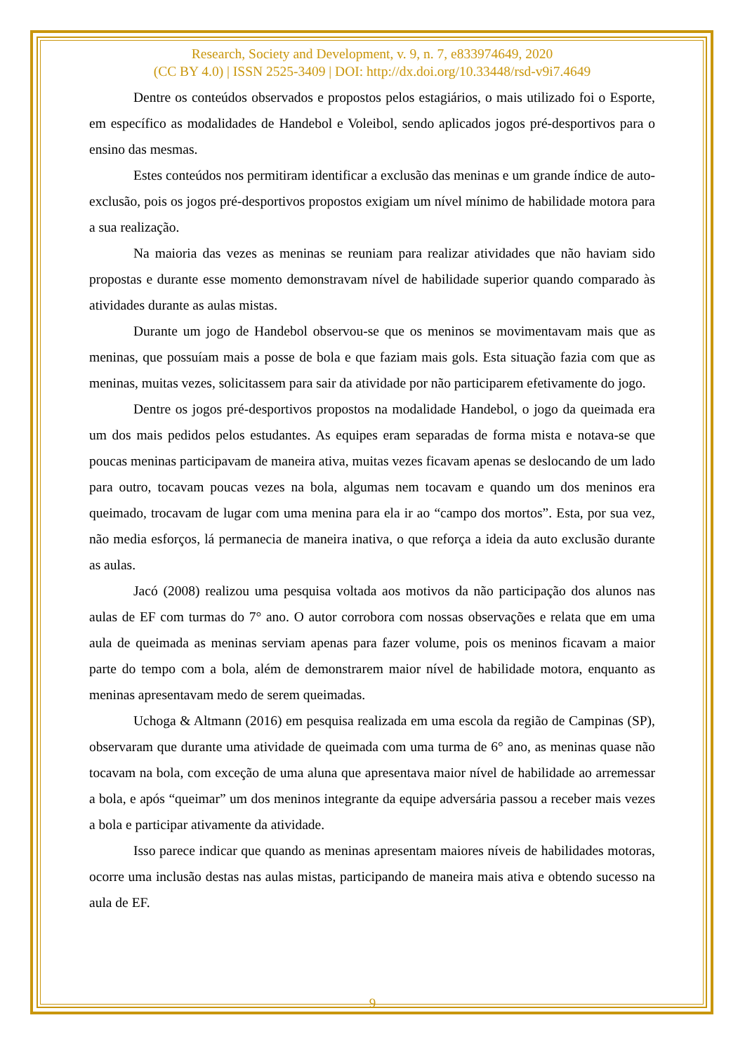Research, Society and Development, v. 9, n. 7, e833974649, 2020
(CC BY 4.0) | ISSN 2525-3409 | DOI: http://dx.doi.org/10.33448/rsd-v9i7.4649
Dentre os conteúdos observados e propostos pelos estagiários, o mais utilizado foi o Esporte, em específico as modalidades de Handebol e Voleibol, sendo aplicados jogos pré-desportivos para o ensino das mesmas.
Estes conteúdos nos permitiram identificar a exclusão das meninas e um grande índice de auto-exclusão, pois os jogos pré-desportivos propostos exigiam um nível mínimo de habilidade motora para a sua realização.
Na maioria das vezes as meninas se reuniam para realizar atividades que não haviam sido propostas e durante esse momento demonstravam nível de habilidade superior quando comparado às atividades durante as aulas mistas.
Durante um jogo de Handebol observou-se que os meninos se movimentavam mais que as meninas, que possuíam mais a posse de bola e que faziam mais gols. Esta situação fazia com que as meninas, muitas vezes, solicitassem para sair da atividade por não participarem efetivamente do jogo.
Dentre os jogos pré-desportivos propostos na modalidade Handebol, o jogo da queimada era um dos mais pedidos pelos estudantes. As equipes eram separadas de forma mista e notava-se que poucas meninas participavam de maneira ativa, muitas vezes ficavam apenas se deslocando de um lado para outro, tocavam poucas vezes na bola, algumas nem tocavam e quando um dos meninos era queimado, trocavam de lugar com uma menina para ela ir ao “campo dos mortos”. Esta, por sua vez, não media esforços, lá permanecia de maneira inativa, o que reforça a ideia da auto exclusão durante as aulas.
Jacó (2008) realizou uma pesquisa voltada aos motivos da não participação dos alunos nas aulas de EF com turmas do 7° ano. O autor corrobora com nossas observações e relata que em uma aula de queimada as meninas serviam apenas para fazer volume, pois os meninos ficavam a maior parte do tempo com a bola, além de demonstrarem maior nível de habilidade motora, enquanto as meninas apresentavam medo de serem queimadas.
Uchoga & Altmann (2016) em pesquisa realizada em uma escola da região de Campinas (SP), observaram que durante uma atividade de queimada com uma turma de 6° ano, as meninas quase não tocavam na bola, com exceção de uma aluna que apresentava maior nível de habilidade ao arremessar a bola, e após “queimar” um dos meninos integrante da equipe adversária passou a receber mais vezes a bola e participar ativamente da atividade.
Isso parece indicar que quando as meninas apresentam maiores níveis de habilidades motoras, ocorre uma inclusão destas nas aulas mistas, participando de maneira mais ativa e obtendo sucesso na aula de EF.
9